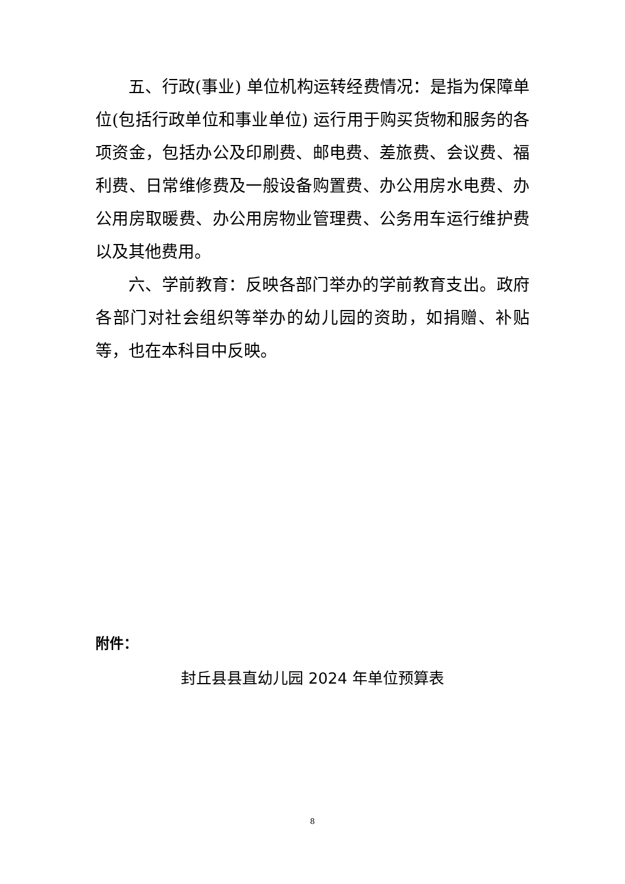五、行政(事业) 单位机构运转经费情况：是指为保障单位(包括行政单位和事业单位) 运行用于购买货物和服务的各项资金，包括办公及印刷费、邮电费、差旅费、会议费、福利费、日常维修费及一般设备购置费、办公用房水电费、办公用房取暖费、办公用房物业管理费、公务用车运行维护费以及其他费用。
六、学前教育：反映各部门举办的学前教育支出。政府各部门对社会组织等举办的幼儿园的资助，如捐赠、补贴等，也在本科目中反映。
附件：
封丘县县直幼儿园 2024 年单位预算表
8